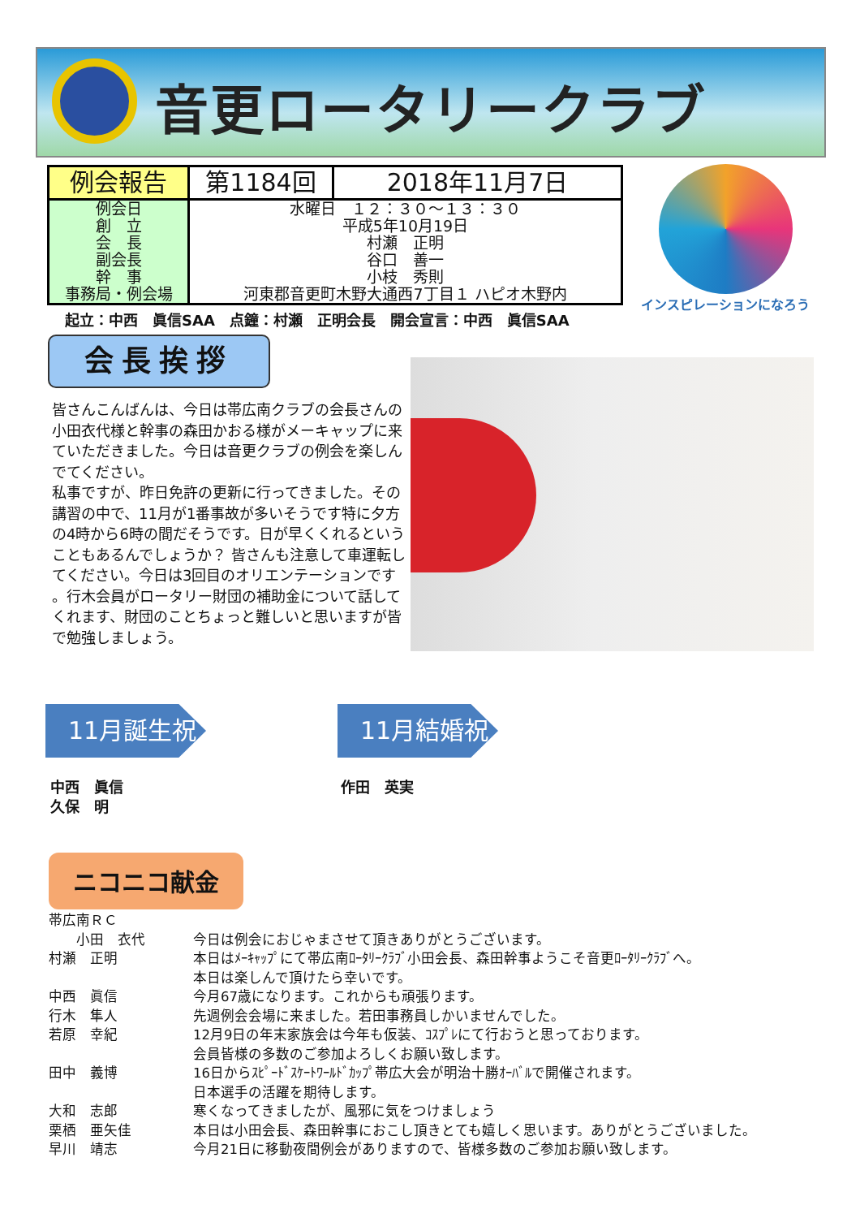音更ロータリークラブ
| 例会報告 | 第1184回 | 2018年11月7日 |
| 例会日 創 立 会 長 副会長 幹 事 事務局・例会場 | 水曜日 １２：３０～１３：３０ 平成5年10月19日 村瀬 正明 谷口 善一 小枝 秀則 河東郡音更町木野大通西7丁目１ ハピオ木野内 | |
インスピレーションになろう
起立：中西　眞信SAA　点鐘：村瀬　正明会長　開会宣言：中西　眞信SAA
会長挨拶
皆さんこんばんは、今日は帯広南クラブの会長さんの小田衣代様と幹事の森田かおる様がメーキャップに来ていただきました。今日は音更クラブの例会を楽しんでてください。
私事ですが、昨日免許の更新に行ってきました。その講習の中で、11月が1番事故が多いそうです特に夕方の4時から6時の間だそうです。日が早くくれるということもあるんでしょうか？ 皆さんも注意して車運転してください。今日は3回目のオリエンテーションです 。行木会員がロータリー財団の補助金について話してくれます、財団のことちょっと難しいと思いますが皆で勉強しましょう。
11月誕生祝 11月結婚祝
中西　眞信
久保　明
作田　英実
ニコニコ献金
| 帯広南ＲＣ | |
| 小田 衣代 | 今日は例会におじゃまさせて頂きありがとうございます。 |
| 村瀬 正明 | 本日はﾒｰｷｬｯﾌﾟにて帯広南ﾛｰﾀﾘｰｸﾗﾌﾞ小田会長、森田幹事ようこそ音更ﾛｰﾀﾘｰｸﾗﾌﾞへ。 本日は楽しんで頂けたら幸いです。 |
| 中西 眞信 | 今月67歳になります。これからも頑張ります。 |
| 行木 隼人 | 先週例会会場に来ました。若田事務員しかいませんでした。 |
| 若原 幸紀 | 12月9日の年末家族会は今年も仮装、ｺｽﾌﾟﾚにて行おうと思っております。 会員皆様の多数のご参加よろしくお願い致します。 |
| 田中 義博 | 16日からｽﾋﾟｰﾄﾞｽｹｰﾄﾜｰﾙﾄﾞｶｯﾌﾟ帯広大会が明治十勝ｵｰﾊﾞﾙで開催されます。 日本選手の活躍を期待します。 |
| 大和 志郎 | 寒くなってきましたが、風邪に気をつけましょう |
| 栗栖 亜矢佳 | 本日は小田会長、森田幹事におこし頂きとても嬉しく思います。ありがとうございました。 |
| 早川 靖志 | 今月21日に移動夜間例会がありますので、皆様多数のご参加お願い致します。 |